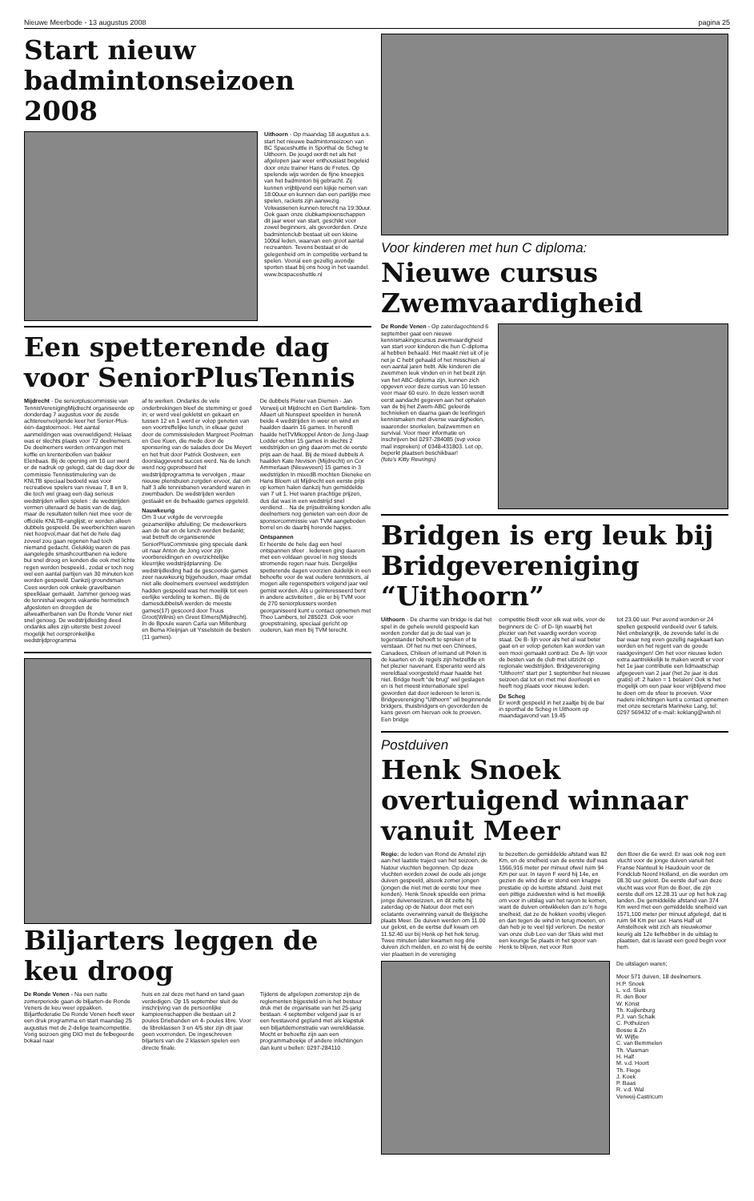Nieuwe Meerbode - 13 augustus 2008 pagina 25
Start nieuw badmintonseizoen 2008
Uithoorn - Op maandag 18 augustus a.s. start het nieuwe badmintonseizoen van BC Spaceshuttle in Sporthal de Scheg te Uithoorn. De jeugd wordt net als het afgelopen jaar weer enthousiast begeleid door onze trainer Hans de Fretes. Op spelende wijs worden de fijne kneepjes van het badminton bij gebracht. Zij kunnen vrijblijvend een kijkje nemen van 18:00uur en kunnen dan een partijtje mee spelen, rackets zijn aanwezig. Volwassenen kunnen terecht na 19:30uur. Ook gaan onze clubkampioenschappen dit jaar weer van start, geschikt voor zowel beginners, als gevorderden. Onze badmintonclub bestaat uit een kleine 100tal leden, waarvan een groot aantal recreanten. Tevens bestaat er de gelegenheid om in competitie verband te spelen. Vooral een gezellig avondje sporten staat bij ons hoog in het vaandel. www.bcspaceshuttle.nl
Een spetterende dag voor SeniorPlusTennis
Mijdrecht - De seniorpluscommissie van TennisVerenigingMijdrecht organiseerde op donderdag 7 augustus voor de zesde achtereenvolgende keer het Senior-Plus-één-dagstoernooi.. Het aantal aanmeldingen was overweldigend; Helaas was er slechts plaats voor 72 deelnemers. De deelnemers werden ontvangen met koffie en krentenbollen van bakker Elenbaas. Bij de opening om 10 uur werd er de nadruk op gelegd, dat de dag door de commissie Tennisstimulering van de KNLTB speciaal bedoeld was voor recreatieve spelers van niveau 7, 8 en 9, die toch wel graag een dag serieus wedstrijden willen spelen : de wedstrijden vormen uiteraard de basis van de dag, maar de resultaten tellen niet mee voor de officiële KNLTB-ranglijst; er worden alleen dubbels gespeeld. De weerberichten waren niet hoopvol,maar dat het de hele dag zoveel zou gaan regenen had toch niemand gedacht. Gelukkig waren de pas aangelegde smashcourtbanen na iedere bui snel droog en konden die ook met lichte regen worden bespeeld., zodat er toch nog wel een aantal partijen van 30 minuten kon worden gespeeld. Dankzij groundsman Cees werden ook enkele gravelbanen speelklaar gemaakt. Jammer genoeg was de tennishal wegens vakantie hermetisch afgesloten en droogden de allweatherbanen van De Ronde Vener niet snel genoeg. De wedstrijdleiding deed ondanks alles zijn uiterste best zoveel mogelijk het oorspronkelijke wedstrijdprogramma
af te werken. Ondanks de vele onderbrekingen bleef de stemming er goed in; er werd veel gekletst en gekaart en tussen 12 en 1 werd er volop genoten van een voortreffelijke lunch, in elkaar gezet door de commissieleden Margreet Poolman en Gee Kuen, die mede door de sponsoring van de salades door De Meyert en het fruit door Patrick Oostveen, een doorslaggevend succes werd. Na de lunch werd nog geprobeerd het wedstrijdprogramma te vervolgen , maar nieuwe plensbuien zorgden ervoor, dat om half 3 alle tennisbanen veranderd waren in zwembaden. De wedstrijden werden gestaakt en de behaalde games opgeteld.
Nauwkeurig
Om 3 uur volgde de vervroegde gezamenlijke afsluiting; De medewerkers aan de bar en de lunch werden bedankt; wat betreft de organiserende SeniorPlusCommissie ging speciale dank uit naar Anton de Jong voor zijn voorbereidingen en overzichtelijke kleurrijke wedstrijdplanning. De wedstrijdleiding had de gescoorde games zeer nauwkeurig bijgehouden, maar omdat niet alle deelnemers evenveel wedstrijden hadden gespeeld was het moeilijk tot een eerlijke verdeling te komen.. Bij de damesdubbelsA werden de meeste games(17) gescoord door Truus Groot(Wilnis) en Greet Elmers(Mijdrecht). In de Bpoule waren Carla van Miltenburg en Bema Kleijnjan uit Ysselstein de besten (11 games).
De dubbels Pieter van Diemen - Jan Verweij uit Mijdrecht en Gert Bartelink- Tom Allaert uit Nunspeet speelden in herenA beide 4 wedstrijden in weer en wind en haalden daarin 16 games. In herenB haalde hetTVMkoppel Anton de Jong-Jaap Lodder echter 15 games in slechts 2 wedstrijden en ging daarom met de eerste prijs aan de haal. Bij de mixed dubbels A haalden Kate Nevison (Mijdrecht) en Cor Ammerlaan (Nieuwveen) 15 games in 3 wedstrijden In mixedB mochten Dieneke en Hans Bloem uit Mijdrecht een eerste prijs op komen halen dankzij hun gemiddelde van 7 uit 1. Het waren prachtige prijzen, dus dat was in een wedstrijd snel verdiend… Na de prijsuitreiking konden alle deelnemers nog genieten van een door de sponsorcommissie van TVM aangeboden borrel en de daarbij horende hapjes.
Ontspannen
Er heerste de hele dag een heel ontspannen sfeer . Iedereen ging daarom met een voldaan gevoel in nog steeds stromende regen naar huis. Dergelijke spetterende dagen voorzien duidelijk in een behoefte voor de wat oudere tennissers, al mogen alle regenspetters volgend jaar wel gemist worden. Als u geïnteresseerd bent in andere activiteiten , die er bij TVM voor de 270 seniorplussers worden georganiseerd kunt u contact opnemen met Theo Lambers, tel 285023. Ook voor groepstraining, speciaal gericht op ouderen, kan men bij TVM terecht.
Biljarters leggen de keu droog
De Ronde Venen - Na een natte zomerperiode gaan de biljarten-de Ronde Veners de keu weer oppakken. Biljartfederatie De Ronde Venen heeft weer een druk programma en start maandag 25 augustus met de 2-delige teamcompetitie. Vorig seizoen ging DIO met de felbegeerde bokaal naar
huis en zal deze met hand en tand gaan verdedigen. Op 15 september sluit de inschrijving van de persoonlijke kampioenschappen die bestaan uit 2 poules Driebanden en 4- poules libre. Voor de libreklassen 3 en 4/5 ster zijn dit jaar geen voorronden. De ingeschreven biljarters van die 2 klassen spelen een directe finale.
Tijdens de afgelopen zomerstop zijn de reglementen bijgesteld en is het bestuur druk met de organisatie van het 25-jarig bestaan. 4 september volgend jaar is er een feestavond gepland met als klapstuk een biljartdemonstratie van wereldklasse. Mocht er behoefte zijn aan een programmaboekje of andere inlichtingen dan kunt u bellen: 0297-284110
Voor kinderen met hun C diploma:
Nieuwe cursus Zwemvaardigheid
De Ronde Venen - Op zaterdagochtend 6 september gaat een nieuwe kennismakingscursus zwemvaardigheid van start voor kinderen die hun C-diploma al hebben behaald. Het maakt niet uit of je net je C hebt gehaald of het misschien al een aantal jaren hebt. Alle kinderen die zwemmen leuk vinden en in het bezit zijn van het ABC-diploma zijn, kunnen zich opgeven voor deze cursus van 10 lessen voor maar 60 euro. In deze lessen wordt eerst aandacht gegeven aan het ophalen van de bij het Zwem-ABC geleerde technieken en daarna gaan de leerlingen kennismaken met diverse vaardigheden, waaronder snorkelen, balzwemmen en survival. Voor meer informatie en inschrijven bel 0297-284085 (svp voice mail inspreken) of 0348-431803. Let op, beperkt plaatsen beschikbaar!
(foto’s Kitty Reurings)
Bridgen is erg leuk bij Bridgevereniging “Uithoorn”
Uithoorn - De charme van bridge is dat het spel in de gehele wereld gespeeld kan worden zonder dat je de taal van je tegenstander behoeft te spreken of te verstaan. Of het nu met een Chinees, Canadees, Chileen of iemand uit Polen is de kaarten en de regels zijn hetzelfde en het plezier navenant. Esperanto werd als wereldtaal voorgesteld maar haalde het niet. Bridge heeft “de brug” wel geslagen en is het meest internationale spel geworden dat door iedereen te leren is. Bridgevereniging “Uithoorn” wil beginnende bridgers, thuisbridgers en gevorderden de kans geven om hiervan ook te proeven. Een bridge
competitie biedt voor elk wat wils, voor de beginners de C- of D- lijn waarbij het plezier van het vaardig worden voorop staat. De B- lijn voor als het al wat beter gaat en er volop genoten kan worden van een mooi gemaakt contract. De A- lijn voor de besten van de club met uitzicht op regionale wedstrijden. Bridgevereniging “Uithoorn” start per 1 september het nieuwe seizoen dat tot en met mei doorloopt en heeft nog plaats voor nieuwe leden.
De Scheg
Er wordt gespeeld in het zaaltje bij de bar in sporthal de Scheg in Uithoorn op maandagavond van 19.45
tot 23.00 uur. Per avond worden er 24 spellen gespeeld verdeeld over 6 tafels. Niet onbelangrijk, de zevende tafel is de bar waar nog even gezellig nagekaart kan worden en het regent van de goede raadgevingen! Om het voor nieuwe leden extra aantrekkelijk te maken wordt er voor het 1e jaar contributie een lidmaatschap afgegeven van 2 jaar (het 2e jaar is dus gratis) of: 2 halen = 1 betalen! Ook is het mogelijk om een paar keer vrijblijvend mee te doen om de sfeer te proeven. Voor nadere inlichtingen kunt u contact opnemen met onze secretaris Marineke Lang, tel: 0297 569432 of e-mail: koklang@wish.nl
Postduiven
Henk Snoek overtuigend winnaar vanuit Meer
Regio: de leden van Rond de Amstel zijn aan het laatste traject van het seizoen, de Natour vluchten begonnen. Op deze vluchten worden zowel de oude als jonge duiven gespeeld, alsook zomer jongen (jongen die niet met de eerste tour mee konden). Henk Snoek speelde een prima jonge duivenseizoen, en dit zette hij zaterdag op de Natour door met een eclatante overwinning vanuit de Belgische plaats Meer. De duiven werden om 11.00 uur gelost, en de eertse duif kwam om 11.52.40 uur bij Henk op het hok terug. Twee minuten later kwamen nog drie duiven zich melden, en zo wist hij de eerste vier plaatsen in de vereniging
te bezetten.de gemiddelde afstand was 82 Km, en de snelheid van de eerste duif was 1566,916 meter per minuut ofwel ruim 94 Km per uur. In rayon F werd hij 14e, en gezien de wind die er stond een knappe prestatie op de kortste afstand. Juist met een pittige zuidwesten wind is het moeilijk om voor in uitslag van het rayon te komen, want de duiven ontwikkelen dan zo’n hoge snelheid, dat ze de hokken voorbij vliegen en dan tegen de wind in terug moeten, en dan heb je te veel tijd verloren. De nestor van onze club Leo van der Sluis wist met een keurige 5e plaats in het spoor van Henk te blijven, net voor Ron
den Boer die 6e werd. Er was ook nog een vlucht voor de jonge duiven vanuit het Franse Nanteuil le Haudouin voor de Fondclub Noord Holland, en die werden om 08.30 uur gelost. De eerste duif van deze vlucht was voor Ron de Boer, die zijn eerste duif om 12.28.31 uur op het hok zag landen. De gemiddelde afstand van 374 Km werd met een gemiddelde snelheid van 1571,100 meter per minuut afgelegd, dat is ruim 94 Km per uur. Hans Half uit Amstelhoek wist zich als nieuwkomer keurig als 12e liefhebber in de uitslag te plaatsen, dat is lavast een goed begin voor hem.
De uitslagen waren;
Meer 571 duiven, 18 deelnemers.
H.P. Snoek
L. v.d. Sluis
R. den Boer
W. Könst
Th. Kuijlenburg
P.J. van Schaik
C. Pothuizen
Bosse & Zn
W. Wijfje
C. van Bemmelen
Th. Vlasman
H. Half
M. v.d. Hoort
Th. Fiege
J. Koek
P. Baas
R. v.d. Wal
Verweij-Castricum